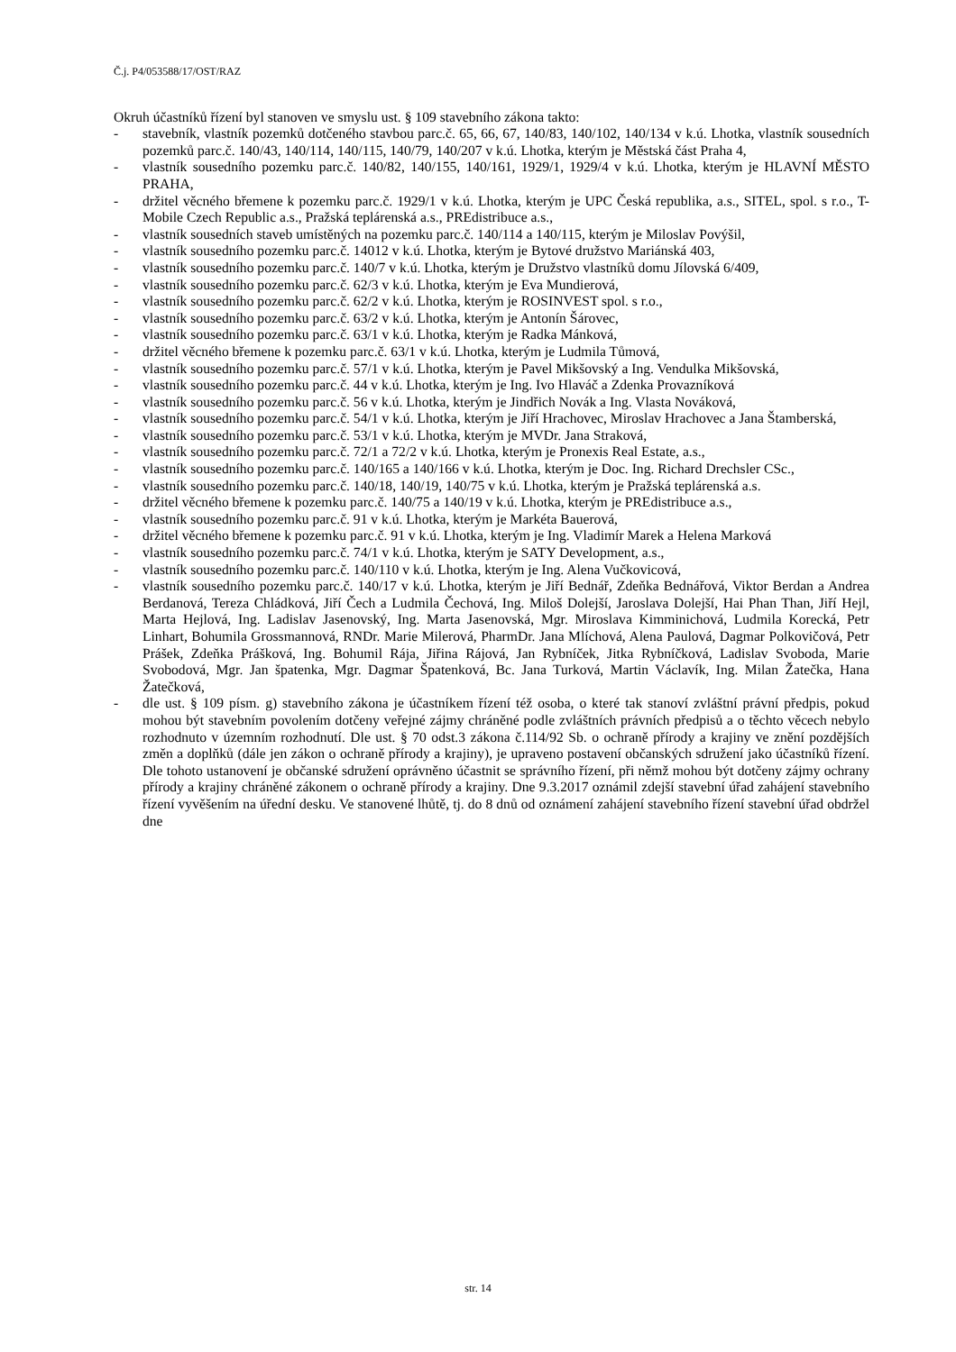Č.j. P4/053588/17/OST/RAZ
Okruh účastníků řízení byl stanoven ve smyslu ust. § 109 stavebního zákona takto:
- stavebník, vlastník pozemků dotčeného stavbou parc.č. 65, 66, 67, 140/83, 140/102, 140/134 v k.ú. Lhotka, vlastník sousedních pozemků parc.č. 140/43, 140/114, 140/115, 140/79, 140/207 v k.ú. Lhotka, kterým je Městská část Praha 4,
- vlastník sousedního pozemku parc.č. 140/82, 140/155, 140/161, 1929/1, 1929/4 v k.ú. Lhotka, kterým je HLAVNÍ MĚSTO PRAHA,
- držitel věcného břemene k pozemku parc.č. 1929/1 v k.ú. Lhotka, kterým je UPC Česká republika, a.s., SITEL, spol. s r.o., T-Mobile Czech Republic a.s., Pražská teplárenská a.s., PREdistribuce a.s.,
- vlastník sousedních staveb umístěných na pozemku parc.č. 140/114 a 140/115, kterým je Miloslav Povýšil,
- vlastník sousedního pozemku parc.č. 14012 v k.ú. Lhotka, kterým je Bytové družstvo Mariánská 403,
- vlastník sousedního pozemku parc.č. 140/7 v k.ú. Lhotka, kterým je Družstvo vlastníků domu Jílovská 6/409,
- vlastník sousedního pozemku parc.č. 62/3 v k.ú. Lhotka, kterým je Eva Mundierová,
- vlastník sousedního pozemku parc.č. 62/2 v k.ú. Lhotka, kterým je ROSINVEST spol. s r.o.,
- vlastník sousedního pozemku parc.č. 63/2 v k.ú. Lhotka, kterým je Antonín Šárovec,
- vlastník sousedního pozemku parc.č. 63/1 v k.ú. Lhotka, kterým je Radka Mánková,
- držitel věcného břemene k pozemku parc.č. 63/1 v k.ú. Lhotka, kterým je Ludmila Tůmová,
- vlastník sousedního pozemku parc.č. 57/1 v k.ú. Lhotka, kterým je Pavel Mikšovský a Ing. Vendulka Mikšovská,
- vlastník sousedního pozemku parc.č. 44 v k.ú. Lhotka, kterým je Ing. Ivo Hlaváč a Zdenka Provazníková
- vlastník sousedního pozemku parc.č. 56 v k.ú. Lhotka, kterým je Jindřich Novák a Ing. Vlasta Nováková,
- vlastník sousedního pozemku parc.č. 54/1 v k.ú. Lhotka, kterým je Jiří Hrachovec, Miroslav Hrachovec a Jana Štamberská,
- vlastník sousedního pozemku parc.č. 53/1 v k.ú. Lhotka, kterým je MVDr. Jana Straková,
- vlastník sousedního pozemku parc.č. 72/1 a 72/2 v k.ú. Lhotka, kterým je Pronexis Real Estate, a.s.,
- vlastník sousedního pozemku parc.č. 140/165 a 140/166 v k.ú. Lhotka, kterým je Doc. Ing. Richard Drechsler CSc.,
- vlastník sousedního pozemku parc.č. 140/18, 140/19, 140/75 v k.ú. Lhotka, kterým je Pražská teplárenská a.s.
- držitel věcného břemene k pozemku parc.č. 140/75 a 140/19 v k.ú. Lhotka, kterým je PREdistribuce a.s.,
- vlastník sousedního pozemku parc.č. 91 v k.ú. Lhotka, kterým je Markéta Bauerová,
- držitel věcného břemene k pozemku parc.č. 91 v k.ú. Lhotka, kterým je Ing. Vladimír Marek a Helena Marková
- vlastník sousedního pozemku parc.č. 74/1 v k.ú. Lhotka, kterým je SATY Development, a.s.,
- vlastník sousedního pozemku parc.č. 140/110 v k.ú. Lhotka, kterým je Ing. Alena Vučkovicová,
- vlastník sousedního pozemku parc.č. 140/17 v k.ú. Lhotka, kterým je Jiří Bednář, Zdeňka Bednářová, Viktor Berdan a Andrea Berdanová, Tereza Chládková, Jiří Čech a Ludmila Čechová, Ing. Miloš Dolejší, Jaroslava Dolejší, Hai Phan Than, Jiří Hejl, Marta Hejlová, Ing. Ladislav Jasenovský, Ing. Marta Jasenovská, Mgr. Miroslava Kimminichová, Ludmila Korecká, Petr Linhart, Bohumila Grossmannová, RNDr. Marie Milerová, PharmDr. Jana Mlíchová, Alena Paulová, Dagmar Polkovičová, Petr Prášek, Zdeňka Prášková, Ing. Bohumil Rája, Jiřina Rájová, Jan Rybníček, Jitka Rybníčková, Ladislav Svoboda, Marie Svobodová, Mgr. Jan špatenka, Mgr. Dagmar Špatenková, Bc. Jana Turková, Martin Václavík, Ing. Milan Žatečka, Hana Žatečková,
- dle ust. § 109 písm. g) stavebního zákona je účastníkem řízení též osoba, o které tak stanoví zvláštní právní předpis, pokud mohou být stavebním povolením dotčeny veřejné zájmy chráněné podle zvláštních právních předpisů a o těchto věcech nebylo rozhodnuto v územním rozhodnutí. Dle ust. § 70 odst.3 zákona č.114/92 Sb. o ochraně přírody a krajiny ve znění pozdějších změn a doplňků (dále jen zákon o ochraně přírody a krajiny), je upraveno postavení občanských sdružení jako účastníků řízení. Dle tohoto ustanovení je občanské sdružení oprávněno účastnit se správního řízení, při němž mohou být dotčeny zájmy ochrany přírody a krajiny chráněné zákonem o ochraně přírody a krajiny. Dne 9.3.2017 oznámil zdejší stavební úřad zahájení stavebního řízení vyvěšením na úřední desku. Ve stanovené lhůtě, tj. do 8 dnů od oznámení zahájení stavebního řízení stavební úřad obdržel dne
str. 14